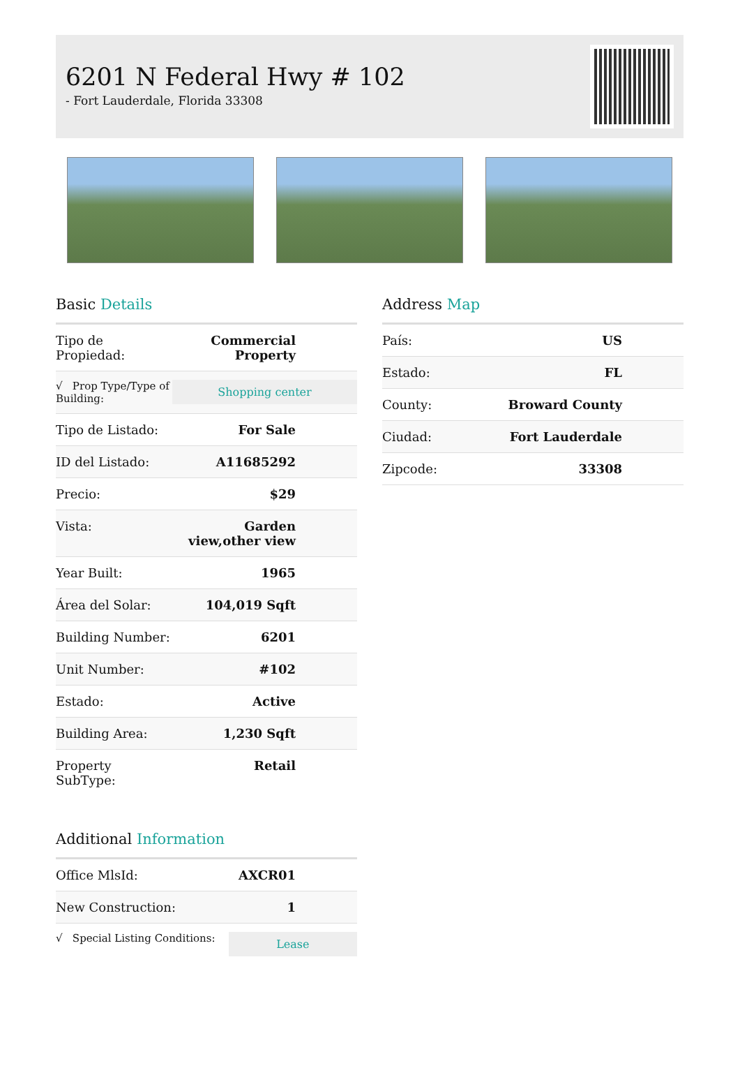6201 N Federal Hwy # 102
- Fort Lauderdale, Florida 33308
Basic Details
| Tipo de Propiedad: | Commercial Property |
| √ Prop Type/Type of Building: | Shopping center |
| Tipo de Listado: | For Sale |
| ID del Listado: | A11685292 |
| Precio: | $29 |
| Vista: | Garden view,other view |
| Year Built: | 1965 |
| Área del Solar: | 104,019 Sqft |
| Building Number: | 6201 |
| Unit Number: | #102 |
| Estado: | Active |
| Building Area: | 1,230 Sqft |
| Property SubType: | Retail |
Additional Information
| Office MlsId: | AXCR01 |
| New Construction: | 1 |
| √ Special Listing Conditions: | Lease |
Address Map
| País: | US |
| Estado: | FL |
| County: | Broward County |
| Ciudad: | Fort Lauderdale |
| Zipcode: | 33308 |